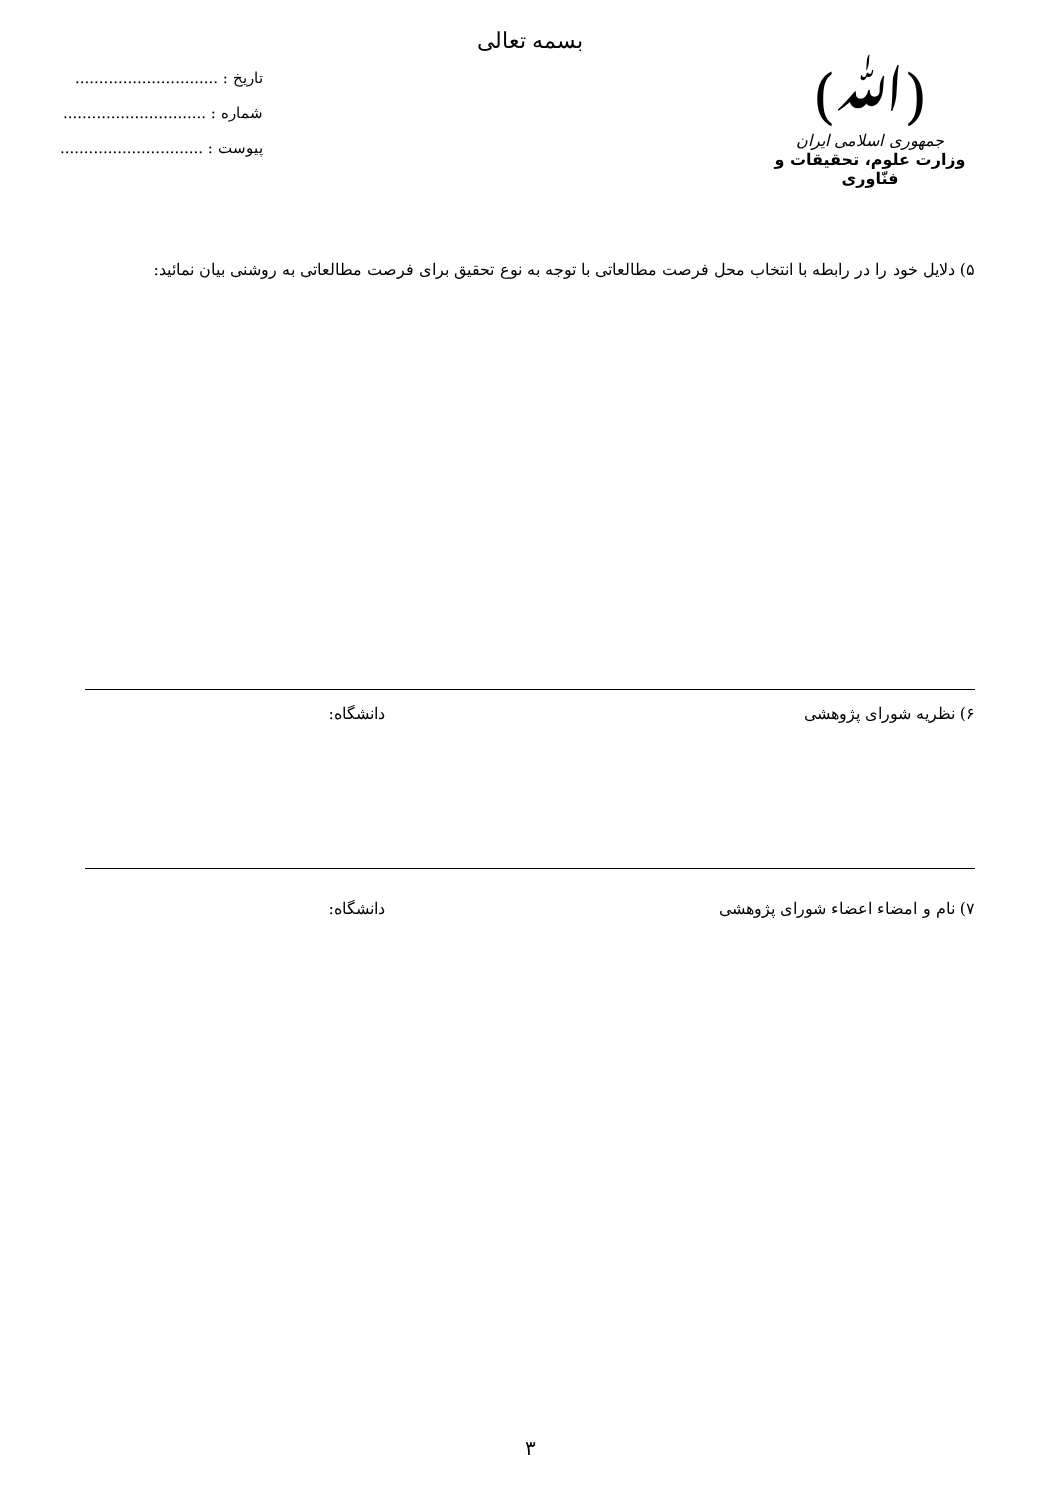بسمه تعالی
(ﷲ)
جمهوری اسلامی ایران
وزارت علوم، تحقیقات و فنّاوری
تاریخ : ..............................
شماره : ..............................
پیوست : ..............................
۵) دلایل خود را در رابطه با انتخاب محل فرصت مطالعاتی با توجه به نوع تحقیق برای فرصت مطالعاتی به روشنی بیان نمائید:
۶) نظریه شورای پژوهشی دانشگاه:
۷) نام و امضاء اعضاء شورای پژوهشی دانشگاه:
۳